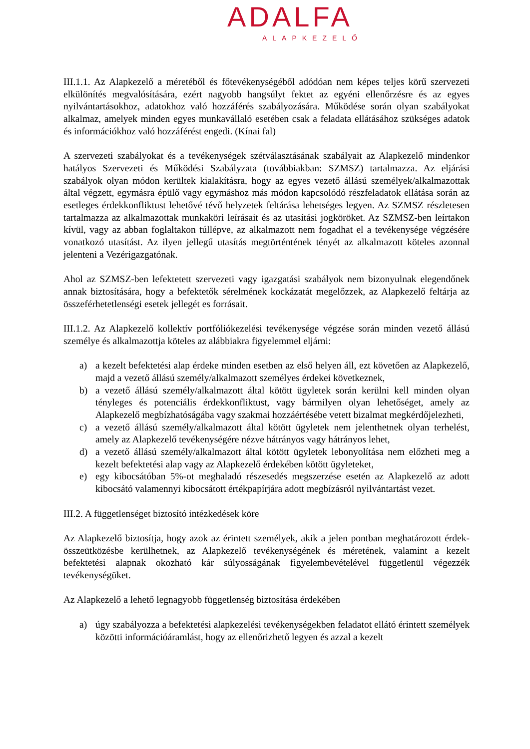ADALFA
ALAPKEZELŐ
III.1.1. Az Alapkezelő a méretéből és főtevékenységéből adódóan nem képes teljes körű szervezeti elkülönítés megvalósítására, ezért nagyobb hangsúlyt fektet az egyéni ellenőrzésre és az egyes nyilvántartásokhoz, adatokhoz való hozzáférés szabályozására. Működése során olyan szabályokat alkalmaz, amelyek minden egyes munkavállaló esetében csak a feladata ellátásához szükséges adatok és információkhoz való hozzáférést engedi. (Kínai fal)
A szervezeti szabályokat és a tevékenységek szétválasztásának szabályait az Alapkezelő mindenkor hatályos Szervezeti és Működési Szabályzata (továbbiakban: SZMSZ) tartalmazza. Az eljárási szabályok olyan módon kerültek kialakításra, hogy az egyes vezető állású személyek/alkalmazottak által végzett, egymásra épülő vagy egymáshoz más módon kapcsolódó részfeladatok ellátása során az esetleges érdekkonfliktust lehetővé tévő helyzetek feltárása lehetséges legyen. Az SZMSZ részletesen tartalmazza az alkalmazottak munkaköri leírásait és az utasítási jogköröket. Az SZMSZ-ben leírtakon kívül, vagy az abban foglaltakon túllépve, az alkalmazott nem fogadhat el a tevékenysége végzésére vonatkozó utasítást. Az ilyen jellegű utasítás megtörténtének tényét az alkalmazott köteles azonnal jelenteni a Vezérigazgatónak.
Ahol az SZMSZ-ben lefektetett szervezeti vagy igazgatási szabályok nem bizonyulnak elegendőnek annak biztosítására, hogy a befektetők sérelmének kockázatát megelőzzek, az Alapkezelő feltárja az összeférhetetlenségi esetek jellegét es forrásait.
III.1.2. Az Alapkezelő kollektív portfóliókezelési tevékenysége végzése során minden vezető állású személye és alkalmazottja köteles az alábbiakra figyelemmel eljárni:
a) a kezelt befektetési alap érdeke minden esetben az első helyen áll, ezt követően az Alapkezelő, majd a vezető állású személy/alkalmazott személyes érdekei következnek,
b) a vezető állású személy/alkalmazott által kötött ügyletek során kerülni kell minden olyan tényleges és potenciális érdekkonfliktust, vagy bármilyen olyan lehetőséget, amely az Alapkezelő megbízhatóságába vagy szakmai hozzáértésébe vetett bizalmat megkérdőjelezheti,
c) a vezető állású személy/alkalmazott által kötött ügyletek nem jelenthetnek olyan terhelést, amely az Alapkezelő tevékenységére nézve hátrányos vagy hátrányos lehet,
d) a vezető állású személy/alkalmazott által kötött ügyletek lebonyolítása nem előzheti meg a kezelt befektetési alap vagy az Alapkezelő érdekében kötött ügyleteket,
e) egy kibocsátóban 5%-ot meghaladó részesedés megszerzése esetén az Alapkezelő az adott kibocsátó valamennyi kibocsátott értékpapírjára adott megbízásról nyilvántartást vezet.
III.2. A függetlenséget biztosító intézkedések köre
Az Alapkezelő biztosítja, hogy azok az érintett személyek, akik a jelen pontban meghatározott érdek-összeütközésbe kerülhetnek, az Alapkezelő tevékenységének és méretének, valamint a kezelt befektetési alapnak okozható kár súlyosságának figyelembevételével függetlenül végezzék tevékenységüket.
Az Alapkezelő a lehető legnagyobb függetlenség biztosítása érdekében
a) úgy szabályozza a befektetési alapkezelési tevékenységekben feladatot ellátó érintett személyek közötti információáramlást, hogy az ellenőrizhető legyen és azzal a kezelt